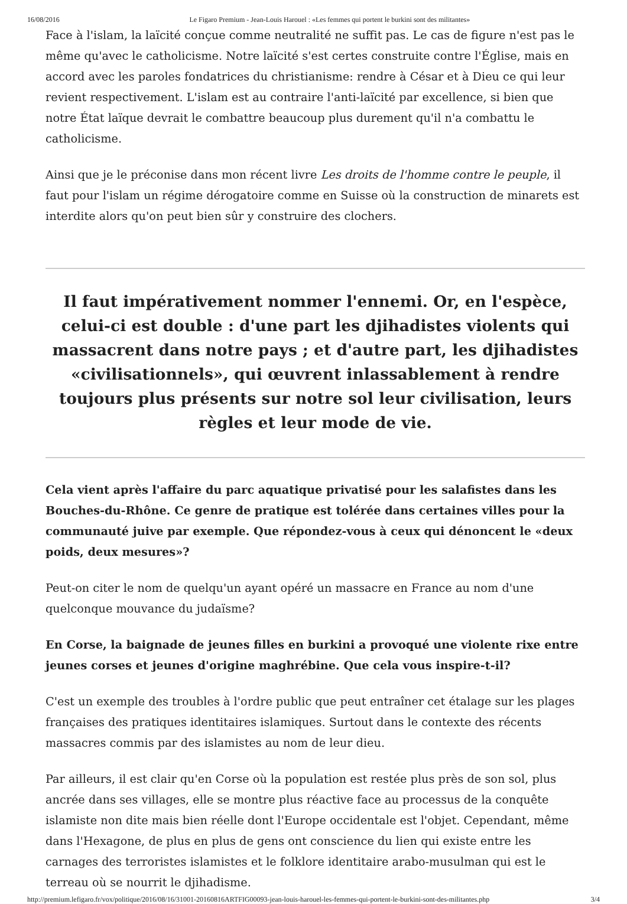16/08/2016 Le Figaro Premium - Jean-Louis Harouel : «Les femmes qui portent le burkini sont des militantes»
Face à l'islam, la laïcité conçue comme neutralité ne suffit pas. Le cas de figure n'est pas le même qu'avec le catholicisme. Notre laïcité s'est certes construite contre l'Église, mais en accord avec les paroles fondatrices du christianisme: rendre à César et à Dieu ce qui leur revient respectivement. L'islam est au contraire l'anti-laïcité par excellence, si bien que notre État laïque devrait le combattre beaucoup plus durement qu'il n'a combattu le catholicisme.
Ainsi que je le préconise dans mon récent livre Les droits de l'homme contre le peuple, il faut pour l'islam un régime dérogatoire comme en Suisse où la construction de minarets est interdite alors qu'on peut bien sûr y construire des clochers.
Il faut impérativement nommer l'ennemi. Or, en l'espèce, celui-ci est double : d'une part les djihadistes violents qui massacrent dans notre pays ; et d'autre part, les djihadistes «civilisationnels», qui œuvrent inlassablement à rendre toujours plus présents sur notre sol leur civilisation, leurs règles et leur mode de vie.
Cela vient après l'affaire du parc aquatique privatisé pour les salafistes dans les Bouches-du-Rhône. Ce genre de pratique est tolérée dans certaines villes pour la communauté juive par exemple. Que répondez-vous à ceux qui dénoncent le «deux poids, deux mesures»?
Peut-on citer le nom de quelqu'un ayant opéré un massacre en France au nom d'une quelconque mouvance du judaïsme?
En Corse, la baignade de jeunes filles en burkini a provoqué une violente rixe entre jeunes corses et jeunes d'origine maghrébine. Que cela vous inspire-t-il?
C'est un exemple des troubles à l'ordre public que peut entraîner cet étalage sur les plages françaises des pratiques identitaires islamiques. Surtout dans le contexte des récents massacres commis par des islamistes au nom de leur dieu.
Par ailleurs, il est clair qu'en Corse où la population est restée plus près de son sol, plus ancrée dans ses villages, elle se montre plus réactive face au processus de la conquête islamiste non dite mais bien réelle dont l'Europe occidentale est l'objet. Cependant, même dans l'Hexagone, de plus en plus de gens ont conscience du lien qui existe entre les carnages des terroristes islamistes et le folklore identitaire arabo-musulman qui est le terreau où se nourrit le djihadisme.
http://premium.lefigaro.fr/vox/politique/2016/08/16/31001-20160816ARTFIG00093-jean-louis-harouel-les-femmes-qui-portent-le-burkini-sont-des-militantes.php 3/4